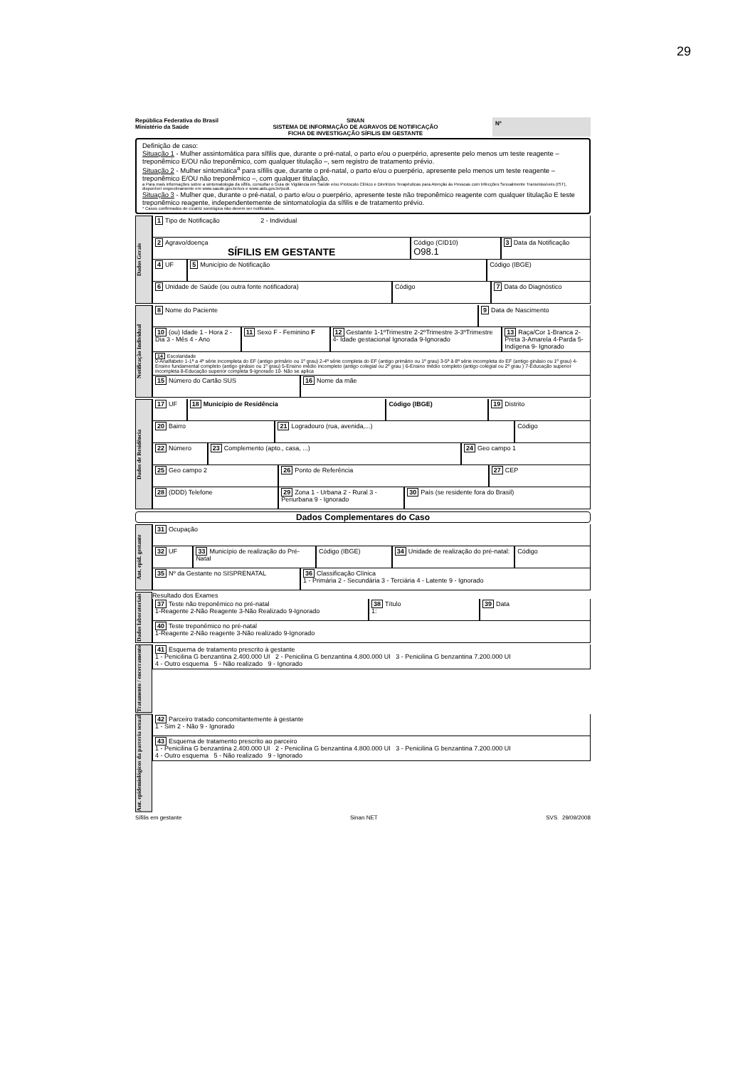29
República Federativa do Brasil
Ministério da Saúde
SINAN
SISTEMA DE INFORMAÇÃO DE AGRAVOS DE NOTIFICAÇÃO
FICHA DE INVESTIGAÇÃO SÍFILIS EM GESTANTE
Nº
Definição de caso:
Situação 1 - Mulher assintomática para sífilis que, durante o pré-natal, o parto e/ou o puerpério, apresente pelo menos um teste reagente – treponêmico E/OU não treponêmico, com qualquer titulação –, sem registro de tratamento prévio.
Situação 2 - Mulher sintomática<sup>a</sup> para sífilis que, durante o pré-natal, o parto e/ou o puerpério, apresente pelo menos um teste reagente – treponêmico E/OU não treponêmico –, com qualquer titulação.
a Para mais informações sobre a sintomatologia da sífilis, consultar o Guia de Vigilância em Saúde e/ou Protocolo Clínico e Diretrizes Terapêuticas para Atenção às Pessoas com Infecções Sexualmente Transmissíveis (IST), disponível respectivamente em www.saude.gov.br/svs e www.aids.gov.br/pcdt.
Situação 3 - Mulher que, durante o pré-natal, o parto e/ou o puerpério, apresente teste não treponêmico reagente com qualquer titulação E teste treponêmico reagente, independentemente de sintomatologia da sífilis e de tratamento prévio.
* Casos confirmados de cicatriz sorológica não devem ser notificados.
Dados Gerais
1 Tipo de Notificação 2 - Individual
2 Agravo/doença
SÍFILIS EM GESTANTE
Código (CID10)
O98.1
3 Data da Notificação
4 UF 5 Município de Notificação Código (IBGE)
6 Unidade de Saúde (ou outra fonte notificadora)
Código 7 Data do Diagnóstico
Notificação Individual
8 Nome do Paciente 9 Data de Nascimento
10 (ou) Idade 1 - Hora 2 - Dia 3 - Mês 4 - Ano
11 Sexo F - Feminino F 12 Gestante 1-1ºTrimestre 2-2ºTrimestre 3-3ºTrimestre 4- Idade gestacional Ignorada 9-Ignorado
13 Raça/Cor 1-Branca 2-Preta 3-Amarela 4-Parda 5-Indígena 9- Ignorado
14 Escolaridade
0-Analfabeto 1-1ª a 4ª série incompleta do EF (antigo primário ou 1º grau) 2-4ª série completa do EF (antigo primário ou 1º grau) 3-5ª à 8ª série incompleta do EF (antigo ginásio ou 1º grau) 4-Ensino fundamental completo (antigo ginásio ou 1º grau) 5-Ensino médio incompleto (antigo colegial ou 2º grau ) 6-Ensino médio completo (antigo colegial ou 2º grau ) 7-Educação superior incompleta 8-Educação superior completa 9-Ignorado 10- Não se aplica
15 Número do Cartão SUS 16 Nome da mãe
Dados de Residência
17 UF 18 Município de Residência Código (IBGE) 19 Distrito
20 Bairro 21 Logradouro (rua, avenida,...)
Código
22 Número 23 Complemento (apto., casa, ...)
24 Geo campo 1
25 Geo campo 2 26 Ponto de Referência 27 CEP
28 (DDD) Telefone 29 Zona 1 - Urbana 2 - Rural 3 - Periurbana 9 - Ignorado
30 País (se residente fora do Brasil)
Dados Complementares do Caso
Ant. epid. gestante
31 Ocupação
32 UF 33 Município de realização do Pré-Natal
Código (IBGE) 34 Unidade de realização do pré-natal:
Código
35 Nº da Gestante no SISPRENATAL
36 Classificação Clínica
1 - Primária 2 - Secundária 3 - Terciária 4 - Latente 9 - Ignorado
Dados laboratoriais
Resultado dos Exames
37 Teste não treponêmico no pré-natal
1-Reagente 2-Não Reagente 3-Não Realizado 9-Ignorado
38 Título
1:
39 Data
40 Teste treponêmico no pré-natal
1-Reagente 2-Não reagente 3-Não realizado 9-Ignorado
Tratamento / encerramento
41 Esquema de tratamento prescrito à gestante
1 - Penicilina G benzantina 2.400.000 UI 2 - Penicilina G benzantina 4.800.000 UI 3 - Penicilina G benzantina 7.200.000 UI
4 - Outro esquema 5 - Não realizado 9 - Ignorado
Ant. epidemiológicos da parceria sexual
42 Parceiro tratado concomitantemente à gestante
1 - Sim 2 - Não 9 - Ignorado
43 Esquema de tratamento prescrito ao parceiro
1 - Penicilina G benzantina 2.400.000 UI 2 - Penicilina G benzantina 4.800.000 UI 3 - Penicilina G benzantina 7.200.000 UI
4 - Outro esquema 5 - Não realizado 9 - Ignorado
Sífilis em gestante Sinan NET SVS 29/09/2008